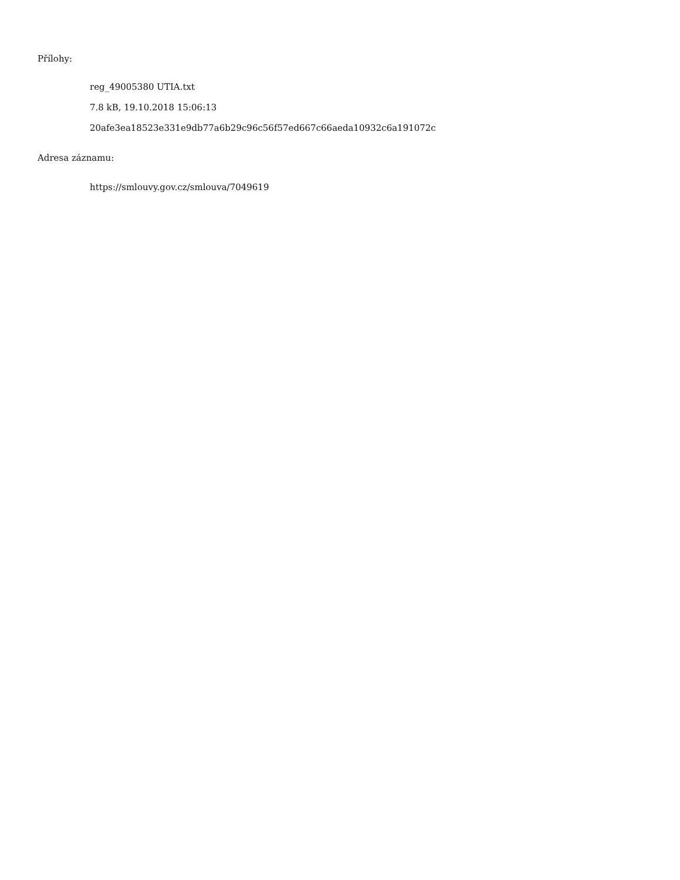Přílohy:
reg_49005380 UTIA.txt
7.8 kB, 19.10.2018 15:06:13
20afe3ea18523e331e9db77a6b29c96c56f57ed667c66aeda10932c6a191072c
Adresa záznamu:
https://smlouvy.gov.cz/smlouva/7049619